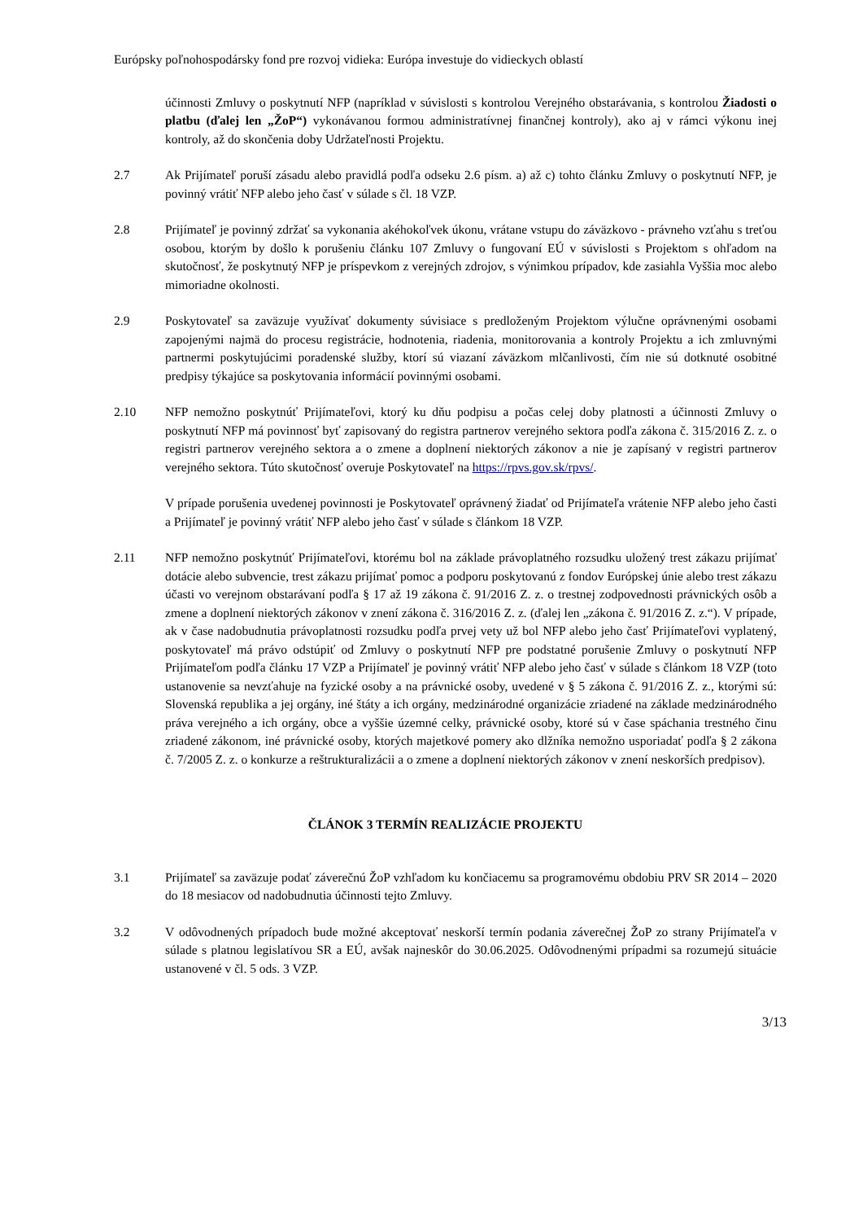Európsky poľnohospodársky fond pre rozvoj vidieka: Európa investuje do vidieckych oblastí
účinnosti Zmluvy o poskytnutí NFP (napríklad v súvislosti s kontrolou Verejného obstarávania, s kontrolou Žiadosti o platbu (ďalej len „ŽoP“) vykonávanou formou administratívnej finančnej kontroly), ako aj v rámci výkonu inej kontroly, až do skončenia doby Udržateľnosti Projektu.
2.7 Ak Prijímateľ poruší zásadu alebo pravidlá podľa odseku 2.6 písm. a) až c) tohto článku Zmluvy o poskytnutí NFP, je povinný vrátiť NFP alebo jeho časť v súlade s čl. 18 VZP.
2.8 Prijímateľ je povinný zdržať sa vykonania akéhokoľvek úkonu, vrátane vstupu do záväzkovo - právneho vzťahu s treťou osobou, ktorým by došlo k porušeniu článku 107 Zmluvy o fungovaní EÚ v súvislosti s Projektom s ohľadom na skutočnosť, že poskytnutý NFP je príspevkom z verejných zdrojov, s výnimkou prípadov, kde zasiahla Vyššia moc alebo mimoriadne okolnosti.
2.9 Poskytovateľ sa zaväzuje využívať dokumenty súvisiace s predloženým Projektom výlučne oprávnenými osobami zapojenými najmä do procesu registrácie, hodnotenia, riadenia, monitorovania a kontroly Projektu a ich zmluvnými partnermi poskytujúcimi poradenské služby, ktorí sú viazaní záväzkom mlčanlivosti, čím nie sú dotknuté osobitné predpisy týkajúce sa poskytovania informácií povinnými osobami.
2.10 NFP nemožno poskytnúť Prijímateľovi, ktorý ku dňu podpisu a počas celej doby platnosti a účinnosti Zmluvy o poskytnutí NFP má povinnosť byť zapisovaný do registra partnerov verejného sektora podľa zákona č. 315/2016 Z. z. o registri partnerov verejného sektora a o zmene a doplnení niektorých zákonov a nie je zapísaný v registri partnerov verejného sektora. Túto skutočnosť overuje Poskytovateľ na https://rpvs.gov.sk/rpvs/.
V prípade porušenia uvedenej povinnosti je Poskytovateľ oprávnený žiadať od Prijímateľa vrátenie NFP alebo jeho časti a Prijímateľ je povinný vrátiť NFP alebo jeho časť v súlade s článkom 18 VZP.
2.11 NFP nemožno poskytnúť Prijímateľovi, ktorému bol na základe právoplatného rozsudku uložený trest zákazu prijímať dotácie alebo subvencie, trest zákazu prijímať pomoc a podporu poskytovanú z fondov Európskej únie alebo trest zákazu účasti vo verejnom obstarávaní podľa § 17 až 19 zákona č. 91/2016 Z. z. o trestnej zodpovednosti právnických osôb a zmene a doplnení niektorých zákonov v znení zákona č. 316/2016 Z. z. (ďalej len „zákona č. 91/2016 Z. z.“). V prípade, ak v čase nadobudnutia právoplatnosti rozsudku podľa prvej vety už bol NFP alebo jeho časť Prijímateľovi vyplatený, poskytovateľ má právo odstúpiť od Zmluvy o poskytnutí NFP pre podstatné porušenie Zmluvy o poskytnutí NFP Prijímateľom podľa článku 17 VZP a Prijímateľ je povinný vrátiť NFP alebo jeho časť v súlade s článkom 18 VZP (toto ustanovenie sa nevzťahuje na fyzické osoby a na právnické osoby, uvedené v § 5 zákona č. 91/2016 Z. z., ktorými sú: Slovenská republika a jej orgány, iné štáty a ich orgány, medzinárodné organizácie zriadené na základe medzinárodného práva verejného a ich orgány, obce a vyššie územné celky, právnické osoby, ktoré sú v čase spáchania trestného činu zriadené zákonom, iné právnické osoby, ktorých majetkové pomery ako dlžníka nemožno usporiadať podľa § 2 zákona č. 7/2005 Z. z. o konkurze a reštrukturalizácii a o zmene a doplnení niektorých zákonov v znení neskorších predpisov).
ČLÁNOK 3 TERMÍN REALIZÁCIE PROJEKTU
3.1 Prijímateľ sa zaväzuje podať záverečnú ŽoP vzhľadom ku končiacemu sa programovému obdobiu PRV SR 2014 – 2020 do 18 mesiacov od nadobudnutia účinnosti tejto Zmluvy.
3.2 V odôvodnených prípadoch bude možné akceptovať neskorší termín podania záverečnej ŽoP zo strany Prijímateľa v súlade s platnou legislatívou SR a EÚ, avšak najneskôr do 30.06.2025. Odôvodnenými prípadmi sa rozumejú situácie ustanovené v čl. 5 ods. 3 VZP.
3/13